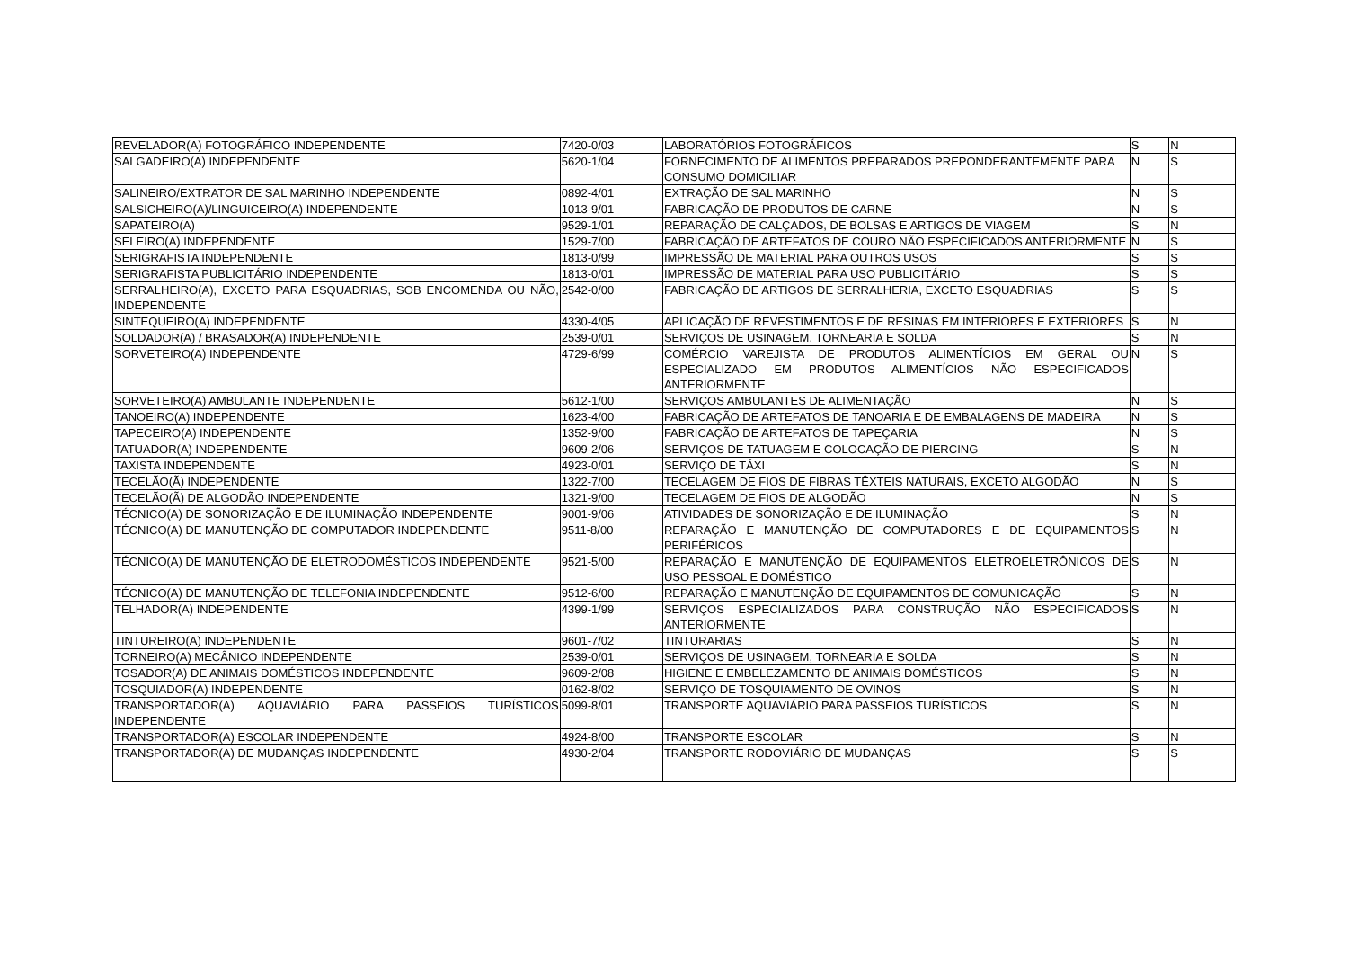| REVELADOR(A) FOTOGRÁFICO INDEPENDENTE | 7420-0/03 | LABORATÓRIOS FOTOGRÁFICOS | S | N |
| SALGADEIRO(A) INDEPENDENTE | 5620-1/04 | FORNECIMENTO DE ALIMENTOS PREPARADOS PREPONDERANTEMENTE PARA CONSUMO DOMICILIAR | N | S |
| SALINEIRO/EXTRATOR DE SAL MARINHO INDEPENDENTE | 0892-4/01 | EXTRAÇÃO DE SAL MARINHO | N | S |
| SALSICHEIRO(A)/LINGUICEIRO(A) INDEPENDENTE | 1013-9/01 | FABRICAÇÃO DE PRODUTOS DE CARNE | N | S |
| SAPATEIRO(A) | 9529-1/01 | REPARAÇÃO DE CALÇADOS, DE BOLSAS E ARTIGOS DE VIAGEM | S | N |
| SELEIRO(A) INDEPENDENTE | 1529-7/00 | FABRICAÇÃO DE ARTEFATOS DE COURO NÃO ESPECIFICADOS ANTERIORMENTE | N | S |
| SERIGRAFISTA INDEPENDENTE | 1813-0/99 | IMPRESSÃO DE MATERIAL PARA OUTROS USOS | S | S |
| SERIGRAFISTA PUBLICITÁRIO INDEPENDENTE | 1813-0/01 | IMPRESSÃO DE MATERIAL PARA USO PUBLICITÁRIO | S | S |
| SERRALHEIRO(A), EXCETO PARA ESQUADRIAS, SOB ENCOMENDA OU NÃO, INDEPENDENTE | 2542-0/00 | FABRICAÇÃO DE ARTIGOS DE SERRALHERIA, EXCETO ESQUADRIAS | S | S |
| SINTEQUEIRO(A) INDEPENDENTE | 4330-4/05 | APLICAÇÃO DE REVESTIMENTOS E DE RESINAS EM INTERIORES E EXTERIORES | S | N |
| SOLDADOR(A) / BRASADOR(A) INDEPENDENTE | 2539-0/01 | SERVIÇOS DE USINAGEM, TORNEARIA E SOLDA | S | N |
| SORVETEIRO(A) INDEPENDENTE | 4729-6/99 | COMÉRCIO VAREJISTA DE PRODUTOS ALIMENTÍCIOS EM GERAL OU ESPECIALIZADO EM PRODUTOS ALIMENTÍCIOS NÃO ESPECIFICADOS ANTERIORMENTE | N | S |
| SORVETEIRO(A) AMBULANTE INDEPENDENTE | 5612-1/00 | SERVIÇOS AMBULANTES DE ALIMENTAÇÃO | N | S |
| TANOEIRO(A) INDEPENDENTE | 1623-4/00 | FABRICAÇÃO DE ARTEFATOS DE TANOARIA E DE EMBALAGENS DE MADEIRA | N | S |
| TAPECEIRO(A) INDEPENDENTE | 1352-9/00 | FABRICAÇÃO DE ARTEFATOS DE TAPEÇARIA | N | S |
| TATUADOR(A) INDEPENDENTE | 9609-2/06 | SERVIÇOS DE TATUAGEM E COLOCAÇÃO DE PIERCING | S | N |
| TAXISTA INDEPENDENTE | 4923-0/01 | SERVIÇO DE TÁXI | S | N |
| TECELÃO(Ã) INDEPENDENTE | 1322-7/00 | TECELAGEM DE FIOS DE FIBRAS TÊXTEIS NATURAIS, EXCETO ALGODÃO | N | S |
| TECELÃO(Ã) DE ALGODÃO INDEPENDENTE | 1321-9/00 | TECELAGEM DE FIOS DE ALGODÃO | N | S |
| TÉCNICO(A) DE SONORIZAÇÃO E DE ILUMINAÇÃO INDEPENDENTE | 9001-9/06 | ATIVIDADES DE SONORIZAÇÃO E DE ILUMINAÇÃO | S | N |
| TÉCNICO(A) DE MANUTENÇÃO DE COMPUTADOR INDEPENDENTE | 9511-8/00 | REPARAÇÃO E MANUTENÇÃO DE COMPUTADORES E DE EQUIPAMENTOS PERIFÉRICOS | S | N |
| TÉCNICO(A) DE MANUTENÇÃO DE ELETRODOMÉSTICOS INDEPENDENTE | 9521-5/00 | REPARAÇÃO E MANUTENÇÃO DE EQUIPAMENTOS ELETROELETRÔNICOS DE USO PESSOAL E DOMÉSTICO | S | N |
| TÉCNICO(A) DE MANUTENÇÃO DE TELEFONIA INDEPENDENTE | 9512-6/00 | REPARAÇÃO E MANUTENÇÃO DE EQUIPAMENTOS DE COMUNICAÇÃO | S | N |
| TELHADOR(A) INDEPENDENTE | 4399-1/99 | SERVIÇOS ESPECIALIZADOS PARA CONSTRUÇÃO NÃO ESPECIFICADOS ANTERIORMENTE | S | N |
| TINTUREIRO(A) INDEPENDENTE | 9601-7/02 | TINTURARIAS | S | N |
| TORNEIRO(A) MECÂNICO INDEPENDENTE | 2539-0/01 | SERVIÇOS DE USINAGEM, TORNEARIA E SOLDA | S | N |
| TOSADOR(A) DE ANIMAIS DOMÉSTICOS INDEPENDENTE | 9609-2/08 | HIGIENE E EMBELEZAMENTO DE ANIMAIS DOMÉSTICOS | S | N |
| TOSQUIADOR(A) INDEPENDENTE | 0162-8/02 | SERVIÇO DE TOSQUIAMENTO DE OVINOS | S | N |
| TRANSPORTADOR(A) AQUAVIÁRIO PARA PASSEIOS TURÍSTICOS INDEPENDENTE | 5099-8/01 | TRANSPORTE AQUAVIÁRIO PARA PASSEIOS TURÍSTICOS | S | N |
| TRANSPORTADOR(A) ESCOLAR INDEPENDENTE | 4924-8/00 | TRANSPORTE ESCOLAR | S | N |
| TRANSPORTADOR(A) DE MUDANÇAS INDEPENDENTE | 4930-2/04 | TRANSPORTE RODOVIÁRIO DE MUDANÇAS | S | S |